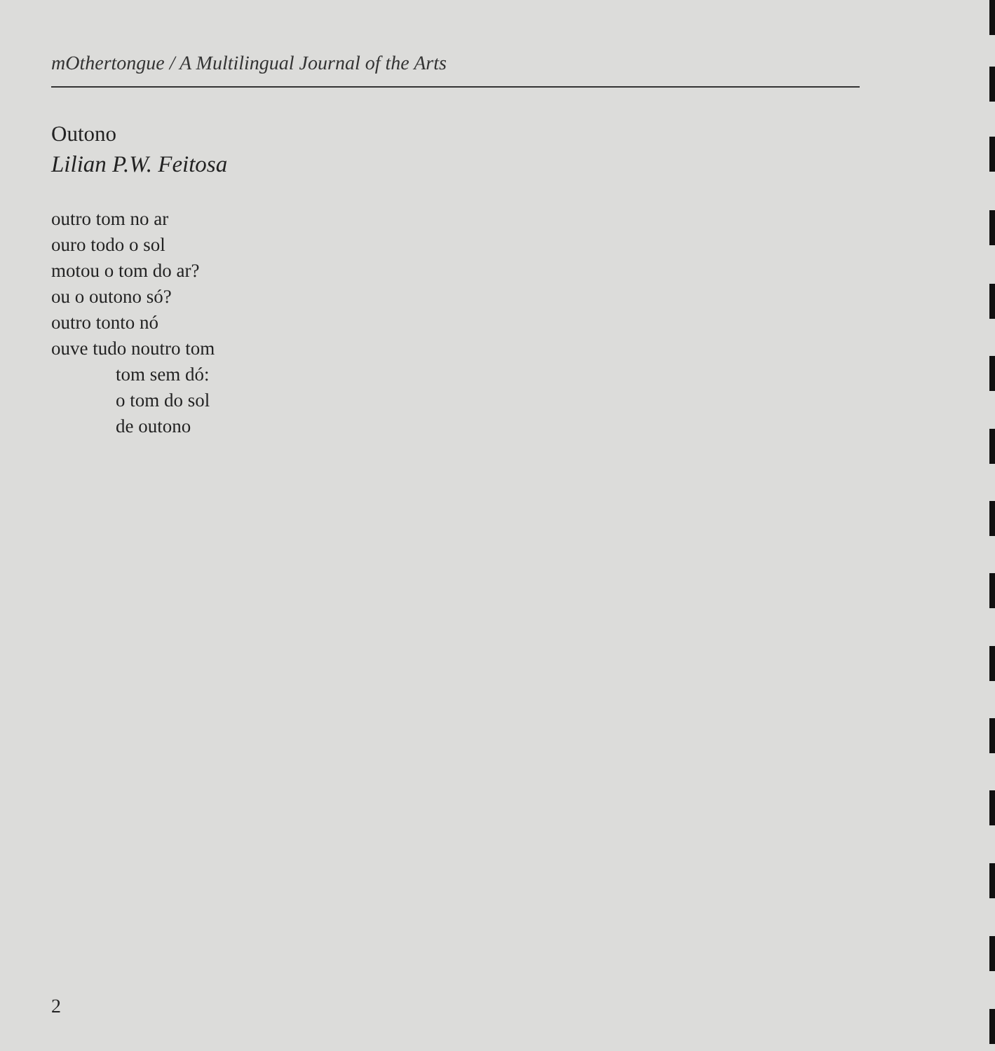mOthertongue / A Multilingual Journal of the Arts
Outono
Lilian P.W. Feitosa
outro tom no ar
ouro todo o sol
motou o tom do ar?
ou o outono só?
outro tonto nó
ouve tudo noutro tom
tom sem dó:
o tom do sol
de outono
2